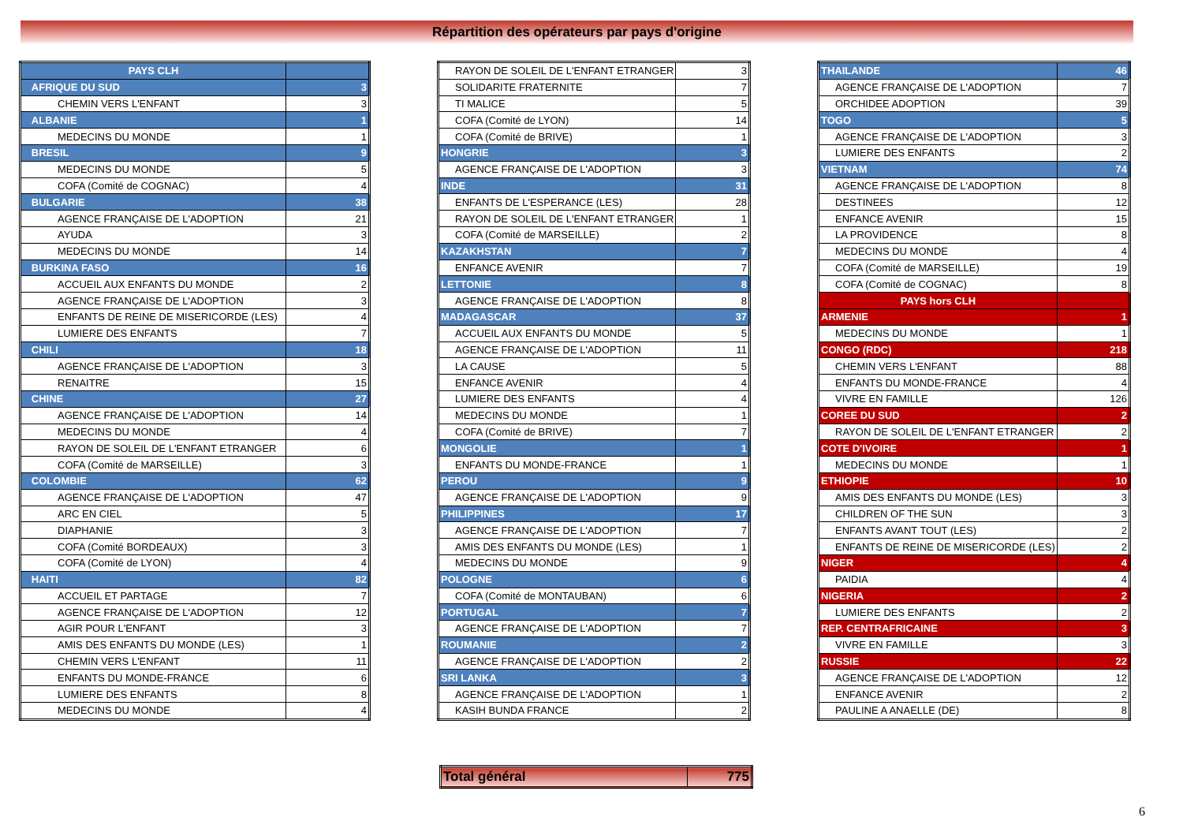Répartition des opérateurs par pays d'origine
| PAYS CLH | |
| AFRIQUE DU SUD | 3 |
| CHEMIN VERS L'ENFANT | 3 |
| ALBANIE | 1 |
| MEDECINS DU MONDE | 1 |
| BRESIL | 9 |
| MEDECINS DU MONDE | 5 |
| COFA (Comité de COGNAC) | 4 |
| BULGARIE | 38 |
| AGENCE FRANÇAISE DE L'ADOPTION | 21 |
| AYUDA | 3 |
| MEDECINS DU MONDE | 14 |
| BURKINA FASO | 16 |
| ACCUEIL AUX ENFANTS DU MONDE | 2 |
| AGENCE FRANÇAISE DE L'ADOPTION | 3 |
| ENFANTS DE REINE DE MISERICORDE (LES) | 4 |
| LUMIERE DES ENFANTS | 7 |
| CHILI | 18 |
| AGENCE FRANÇAISE DE L'ADOPTION | 3 |
| RENAITRE | 15 |
| CHINE | 27 |
| AGENCE FRANÇAISE DE L'ADOPTION | 14 |
| MEDECINS DU MONDE | 4 |
| RAYON DE SOLEIL DE L'ENFANT ETRANGER | 6 |
| COFA (Comité de MARSEILLE) | 3 |
| COLOMBIE | 62 |
| AGENCE FRANÇAISE DE L'ADOPTION | 47 |
| ARC EN CIEL | 5 |
| DIAPHANIE | 3 |
| COFA (Comité BORDEAUX) | 3 |
| COFA (Comité de LYON) | 4 |
| HAITI | 82 |
| ACCUEIL ET PARTAGE | 7 |
| AGENCE FRANÇAISE DE L'ADOPTION | 12 |
| AGIR POUR L'ENFANT | 3 |
| AMIS DES ENFANTS DU MONDE (LES) | 1 |
| CHEMIN VERS L'ENFANT | 11 |
| ENFANTS DU MONDE-FRANCE | 6 |
| LUMIERE DES ENFANTS | 8 |
| MEDECINS DU MONDE | 4 |
| RAYON DE SOLEIL DE L'ENFANT ETRANGER | 3 |
| SOLIDARITE FRATERNITE | 7 |
| TI MALICE | 5 |
| COFA (Comité de LYON) | 14 |
| COFA (Comité de BRIVE) | 1 |
| HONGRIE | 3 |
| AGENCE FRANÇAISE DE L'ADOPTION | 3 |
| INDE | 31 |
| ENFANTS DE L'ESPERANCE (LES) | 28 |
| RAYON DE SOLEIL DE L'ENFANT ETRANGER | 1 |
| COFA (Comité de MARSEILLE) | 2 |
| KAZAKHSTAN | 7 |
| ENFANCE AVENIR | 7 |
| LETTONIE | 8 |
| AGENCE FRANÇAISE DE L'ADOPTION | 8 |
| MADAGASCAR | 37 |
| ACCUEIL AUX ENFANTS DU MONDE | 5 |
| AGENCE FRANÇAISE DE L'ADOPTION | 11 |
| LA CAUSE | 5 |
| ENFANCE AVENIR | 4 |
| LUMIERE DES ENFANTS | 4 |
| MEDECINS DU MONDE | 1 |
| COFA (Comité de BRIVE) | 7 |
| MONGOLIE | 1 |
| ENFANTS DU MONDE-FRANCE | 1 |
| PEROU | 9 |
| AGENCE FRANÇAISE DE L'ADOPTION | 9 |
| PHILIPPINES | 17 |
| AGENCE FRANÇAISE DE L'ADOPTION | 7 |
| AMIS DES ENFANTS DU MONDE (LES) | 1 |
| MEDECINS DU MONDE | 9 |
| POLOGNE | 6 |
| COFA (Comité de MONTAUBAN) | 6 |
| PORTUGAL | 7 |
| AGENCE FRANÇAISE DE L'ADOPTION | 7 |
| ROUMANIE | 2 |
| AGENCE FRANÇAISE DE L'ADOPTION | 2 |
| SRI LANKA | 3 |
| AGENCE FRANÇAISE DE L'ADOPTION | 1 |
| KASIH BUNDA FRANCE | 2 |
| THAILANDE | 46 |
| AGENCE FRANÇAISE DE L'ADOPTION | 7 |
| ORCHIDEE ADOPTION | 39 |
| TOGO | 5 |
| AGENCE FRANÇAISE DE L'ADOPTION | 3 |
| LUMIERE DES ENFANTS | 2 |
| VIETNAM | 74 |
| AGENCE FRANÇAISE DE L'ADOPTION | 8 |
| DESTINEES | 12 |
| ENFANCE AVENIR | 15 |
| LA PROVIDENCE | 8 |
| MEDECINS DU MONDE | 4 |
| COFA (Comité de MARSEILLE) | 19 |
| COFA (Comité de COGNAC) | 8 |
| PAYS hors CLH | |
| ARMENIE | 1 |
| MEDECINS DU MONDE | 1 |
| CONGO (RDC) | 218 |
| CHEMIN VERS L'ENFANT | 88 |
| ENFANTS DU MONDE-FRANCE | 4 |
| VIVRE EN FAMILLE | 126 |
| COREE DU SUD | 2 |
| RAYON DE SOLEIL DE L'ENFANT ETRANGER | 2 |
| COTE D'IVOIRE | 1 |
| MEDECINS DU MONDE | 1 |
| ETHIOPIE | 10 |
| AMIS DES ENFANTS DU MONDE (LES) | 3 |
| CHILDREN OF THE SUN | 3 |
| ENFANTS AVANT TOUT (LES) | 2 |
| ENFANTS DE REINE DE MISERICORDE (LES) | 2 |
| NIGER | 4 |
| PAIDIA | 4 |
| NIGERIA | 2 |
| LUMIERE DES ENFANTS | 2 |
| REP. CENTRAFRICAINE | 3 |
| VIVRE EN FAMILLE | 3 |
| RUSSIE | 22 |
| AGENCE FRANÇAISE DE L'ADOPTION | 12 |
| ENFANCE AVENIR | 2 |
| PAULINE A ANAELLE (DE) | 8 |
| Total général | 775 |
6